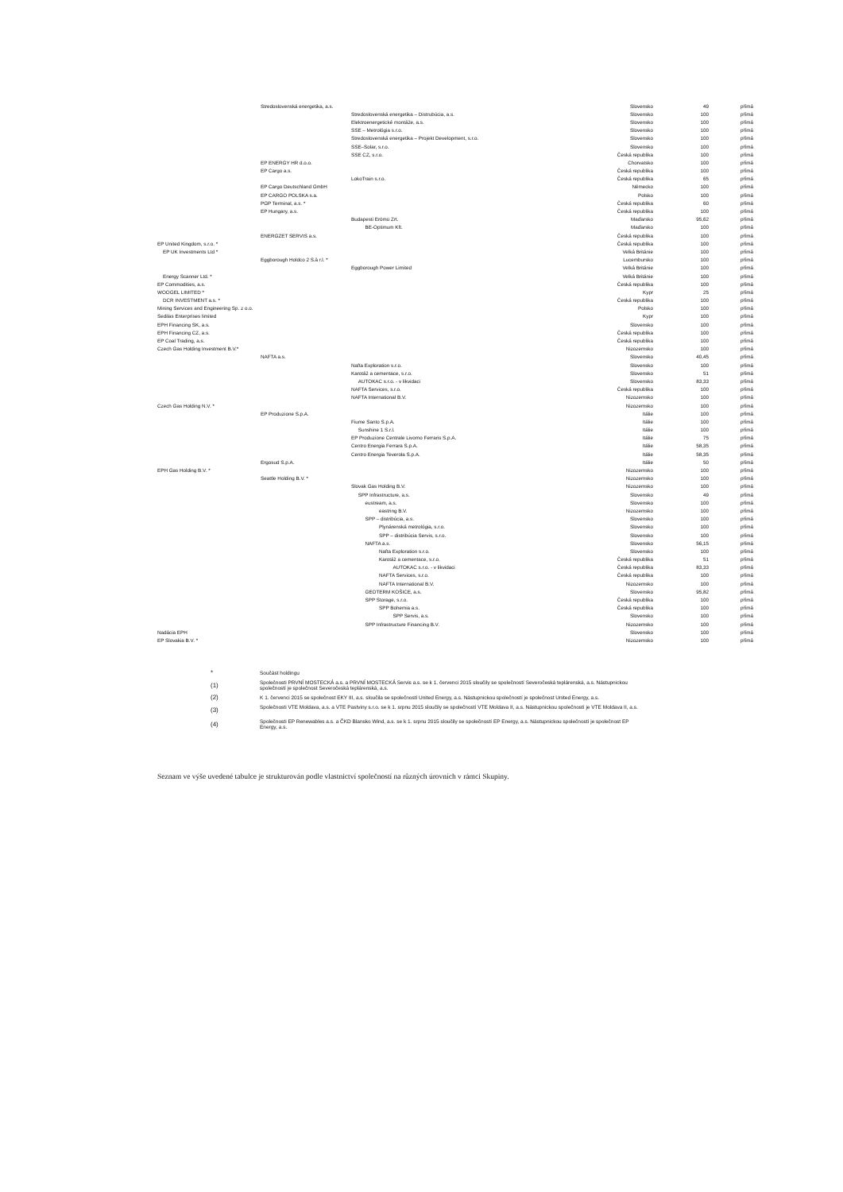| | Stredoslovenská energetika, a.s. | | Slovensko | 49 | přímá |
| | | Stredoslovenská energetika – Distrubúcia, a.s. | Slovensko | 100 | přímá |
| | | Elektroenergetické montáže, a.s. | Slovensko | 100 | přímá |
| | | SSE – Metrológia s.r.o. | Slovensko | 100 | přímá |
| | | Stredoslovenská energetika – Projekt Development, s.r.o. | Slovensko | 100 | přímá |
| | | SSE–Solar, s.r.o. | Slovensko | 100 | přímá |
| | | SSE CZ, s.r.o. | Česká republika | 100 | přímá |
| | EP ENERGY HR d.o.o. | | Chorvatsko | 100 | přímá |
| | EP Cargo a.s. | | Česká republika | 100 | přímá |
| | | LokoTrain s.r.o. | Česká republika | 65 | přímá |
| | EP Cargo Deutschland GmbH | | Německo | 100 | přímá |
| | EP CARGO POLSKA s.a. | | Polsko | 100 | přímá |
| | PGP Terminal, a.s. * | | Česká republika | 60 | přímá |
| | EP Hungary, a.s. | | Česká republika | 100 | přímá |
| | | Budapesti Erömü Zrt. | Maďarsko | 95,62 | přímá |
| | | BE-Optimum Kft. | Maďarsko | 100 | přímá |
| | ENERGZET SERVIS a.s. | | Česká republika | 100 | přímá |
| EP United Kingdom, s.r.o. * | | | Česká republika | 100 | přímá |
| EP UK Investments Ltd * | | | Velká Británie | 100 | přímá |
| | Eggborough Holdco 2 S.à r.l. * | | Lucembursko | 100 | přímá |
| | | Eggborough Power Limited | Velká Británie | 100 | přímá |
| Energy Scanner Ltd. * | | | Velká Británie | 100 | přímá |
| EP Commodities, a.s. | | | Česká republika | 100 | přímá |
| WOOGEL LIMITED * | | | Kypr | 25 | přímá |
| DCR INVESTMENT a.s. * | | | Česká republika | 100 | přímá |
| Mining Services and Engineering Sp. z o.o. | | | Polsko | 100 | přímá |
| Sedilas Enterprises limited | | | Kypr | 100 | přímá |
| EPH Financing SK, a.s. | | | Slovensko | 100 | přímá |
| EPH Financing CZ, a.s. | | | Česká republika | 100 | přímá |
| EP Coal Trading, a.s. | | | Česká republika | 100 | přímá |
| Czech Gas Holding Investment B.V.* | | | Nizozemsko | 100 | přímá |
| | NAFTA a.s. | | Slovensko | 40,45 | přímá |
| | | Nafta Exploration s.r.o. | Slovensko | 100 | přímá |
| | | Karotáž a cementace, s.r.o. | Slovensko | 51 | přímá |
| | | AUTOKAC s.r.o. - v likvidaci | Slovensko | 83,33 | přímá |
| | | NAFTA Services, s.r.o. | Česká republika | 100 | přímá |
| | | NAFTA International B.V. | Nizozemsko | 100 | přímá |
| Czech Gas Holding N.V. * | | | Nizozemsko | 100 | přímá |
| | EP Produzione S.p.A. | | Itálie | 100 | přímá |
| | | Fiume Santo S.p.A. | Itálie | 100 | přímá |
| | | Sunshine 1 S.r.l. | Itálie | 100 | přímá |
| | | EP Produzione Centrale Livorno Ferraris S.p.A. | Itálie | 75 | přímá |
| | | Centro Energia Ferrara S.p.A. | Itálie | 58,35 | přímá |
| | | Centro Energia Teverola S.p.A. | Itálie | 58,35 | přímá |
| | Ergosud S.p.A. | | Itálie | 50 | přímá |
| EPH Gas Holding B.V. * | | | Nizozemsko | 100 | přímá |
| | Seattle Holding B.V. * | | Nizozemsko | 100 | přímá |
| | | Slovak Gas Holding B.V. | Nizozemsko | 100 | přímá |
| | | SPP Infrastructure, a.s. | Slovensko | 49 | přímá |
| | | eustream, a.s. | Slovensko | 100 | přímá |
| | | eastring B.V. | Nizozemsko | 100 | přímá |
| | | SPP – distribúcia, a.s. | Slovensko | 100 | přímá |
| | | Plynárenská metrológia, s.r.o. | Slovensko | 100 | přímá |
| | | SPP – distribúcia Servis, s.r.o. | Slovensko | 100 | přímá |
| | | NAFTA a.s. | Slovensko | 56,15 | přímá |
| | | Nafta Exploration s.r.o. | Slovensko | 100 | přímá |
| | | Karotáž a cementace, s.r.o. | Česká republika | 51 | přímá |
| | | AUTOKAC s.r.o. - v likvidaci | Česká republika | 83,33 | přímá |
| | | NAFTA Services, s.r.o. | Česká republika | 100 | přímá |
| | | NAFTA International B.V. | Nizozemsko | 100 | přímá |
| | | GEOTERM KOŠICE, a.s. | Slovensko | 95,82 | přímá |
| | | SPP Storage, s.r.o. | Česká republika | 100 | přímá |
| | | SPP Bohemia a.s. | Česká republika | 100 | přímá |
| | | SPP Servis, a.s. | Slovensko | 100 | přímá |
| | | SPP Infrastructure Financing B.V. | Nizozemsko | 100 | přímá |
| Nadácia EPH | | | Slovensko | 100 | přímá |
| EP Slovakia B.V. * | | | Nizozemsko | 100 | přímá |
| * | Součást holdingu |
| (1) | Společnosti PRVNÍ MOSTECKÁ a.s. a PRVNÍ MOSTECKÁ Servis a.s. se k 1. červenci 2015 sloučily se společností Severočeská teplárenská, a.s. Nástupnickou společností je společnost Severočeská teplárenská, a.s. |
| (2) | K 1. červenci 2015 se společnost EKY III, a.s. sloučila se společností United Energy, a.s. Nástupnickou společností je společnost United Energy, a.s. |
| (3) | Společnosti VTE Moldava, a.s. a VTE Pastviny s.r.o. se k 1. srpnu 2015 sloučily se společností VTE Moldava II, a.s. Nástupnickou společností je VTE Moldava II, a.s. |
| (4) | Společnosti EP Renewables a.s. a ČKD Blansko Wind, a.s. se k 1. srpnu 2015 sloučily se společností EP Energy, a.s. Nástupnickou společností je společnost EP Energy, a.s. |
Seznam ve výše uvedené tabulce je strukturován podle vlastnictví společností na různých úrovních v rámci Skupiny.